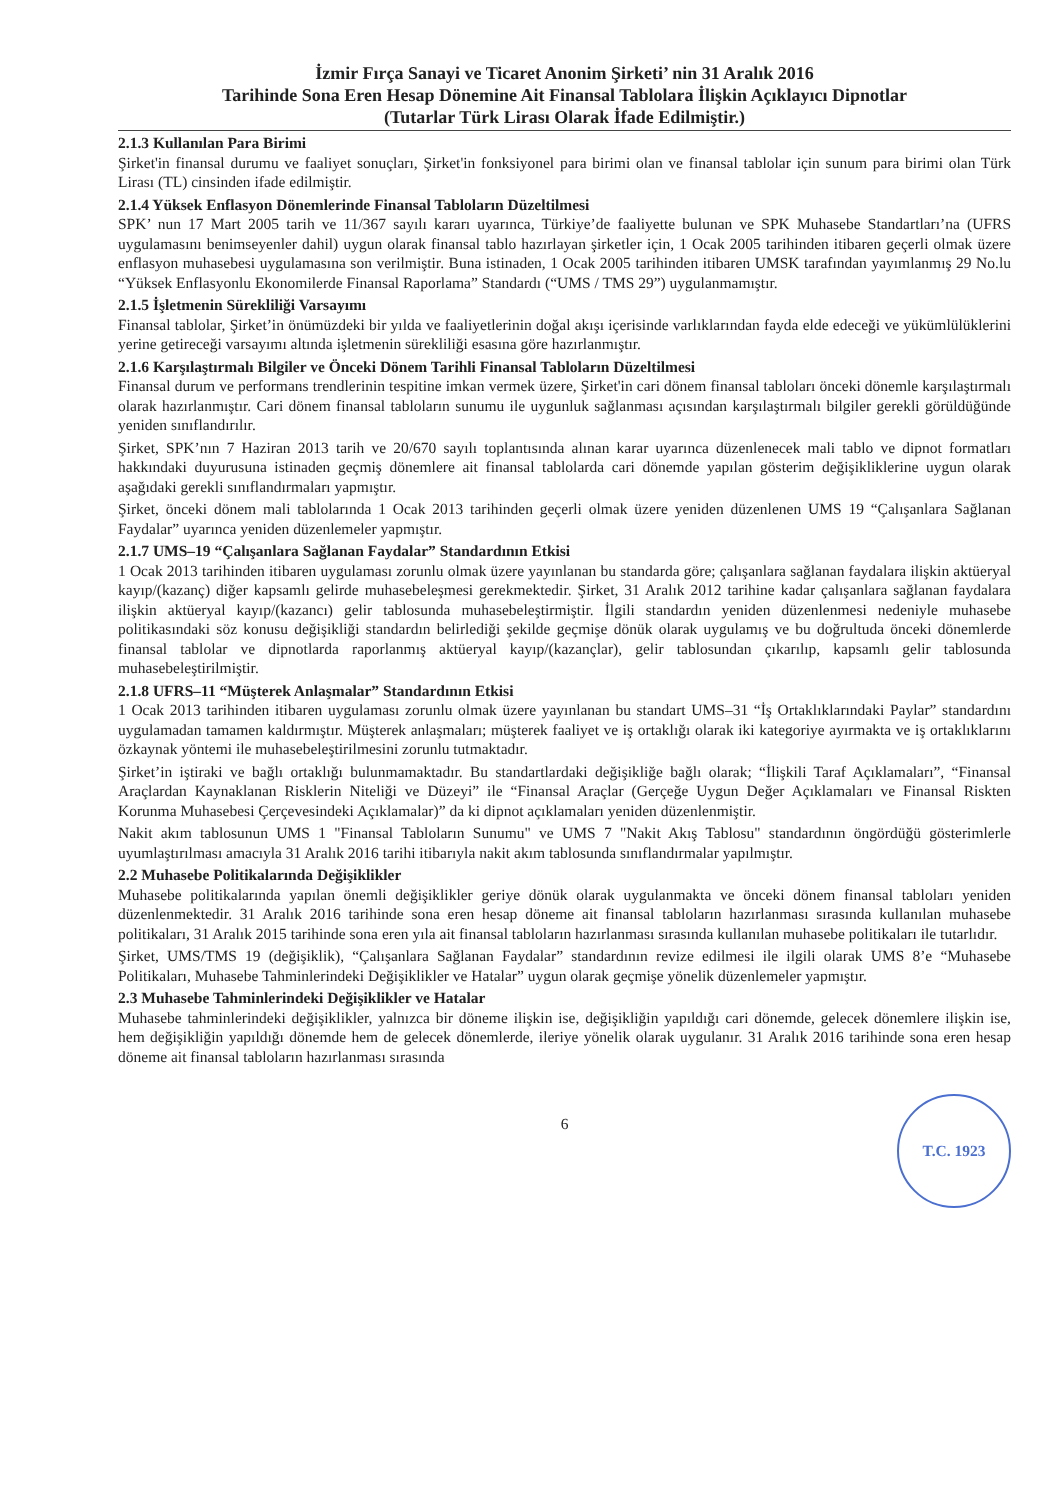İzmir Fırça Sanayi ve Ticaret Anonim Şirketi’ nin 31 Aralık 2016
Tarihinde Sona Eren Hesap Dönemine Ait Finansal Tablolara İlişkin Açıklayıcı Dipnotlar
(Tutarlar Türk Lirası Olarak İfade Edilmiştir.)
2.1.3 Kullanılan Para Birimi
Şirket'in finansal durumu ve faaliyet sonuçları, Şirket'in fonksiyonel para birimi olan ve finansal tablolar için sunum para birimi olan Türk Lirası (TL) cinsinden ifade edilmiştir.
2.1.4 Yüksek Enflasyon Dönemlerinde Finansal Tabloların Düzeltilmesi
SPK’ nun 17 Mart 2005 tarih ve 11/367 sayılı kararı uyarınca, Türkiye’de faaliyette bulunan ve SPK Muhasebe Standartları’na (UFRS uygulamasını benimseyenler dahil) uygun olarak finansal tablo hazırlayan şirketler için, 1 Ocak 2005 tarihinden itibaren geçerli olmak üzere enflasyon muhasebesi uygulamasına son verilmiştir. Buna istinaden, 1 Ocak 2005 tarihinden itibaren UMSK tarafından yayımlanmış 29 No.lu “Yüksek Enflasyonlu Ekonomilerde Finansal Raporlama” Standardı (“UMS / TMS 29”) uygulanmamıştır.
2.1.5 İşletmenin Sürekliliği Varsayımı
Finansal tablolar, Şirket’in önümüzdeki bir yılda ve faaliyetlerinin doğal akışı içerisinde varlıklarından fayda elde edeceği ve yükümlülüklerini yerine getireceği varsayımı altında işletmenin sürekliliği esasına göre hazırlanmıştır.
2.1.6 Karşılaştırmalı Bilgiler ve Önceki Dönem Tarihli Finansal Tabloların Düzeltilmesi
Finansal durum ve performans trendlerinin tespitine imkan vermek üzere, Şirket'in cari dönem finansal tabloları önceki dönemle karşılaştırmalı olarak hazırlanmıştır. Cari dönem finansal tabloların sunumu ile uygunluk sağlanması açısından karşılaştırmalı bilgiler gerekli görüldüğünde yeniden sınıflandırılır.
Şirket, SPK’nın 7 Haziran 2013 tarih ve 20/670 sayılı toplantısında alınan karar uyarınca düzenlenecek mali tablo ve dipnot formatları hakkındaki duyurusuna istinaden geçmiş dönemlere ait finansal tablolarda cari dönemde yapılan gösterim değişikliklerine uygun olarak aşağıdaki gerekli sınıflandırmaları yapmıştır.
Şirket, önceki dönem mali tablolarında 1 Ocak 2013 tarihinden geçerli olmak üzere yeniden düzenlenen UMS 19 “Çalışanlara Sağlanan Faydalar” uyarınca yeniden düzenlemeler yapmıştır.
2.1.7 UMS–19 “Çalışanlara Sağlanan Faydalar” Standardının Etkisi
1 Ocak 2013 tarihinden itibaren uygulaması zorunlu olmak üzere yayınlanan bu standarda göre; çalışanlara sağlanan faydalara ilişkin aktüeryal kayıp/(kazanç) diğer kapsamlı gelirde muhasebeleşmesi gerekmektedir. Şirket, 31 Aralık 2012 tarihine kadar çalışanlara sağlanan faydalara ilişkin aktüeryal kayıp/(kazancı) gelir tablosunda muhasebeleştirmiştir. İlgili standardın yeniden düzenlenmesi nedeniyle muhasebe politikasındaki söz konusu değişikliği standardın belirlediği şekilde geçmişe dönük olarak uygulamış ve bu doğrultuda önceki dönemlerde finansal tablolar ve dipnotlarda raporlanmış aktüeryal kayıp/(kazançlar), gelir tablosundan çıkarılıp, kapsamlı gelir tablosunda muhasebeleştirilmiştir.
2.1.8 UFRS–11 “Müşterek Anlaşmalar” Standardının Etkisi
1 Ocak 2013 tarihinden itibaren uygulaması zorunlu olmak üzere yayınlanan bu standart UMS–31 “İş Ortaklıklarındaki Paylar” standardını uygulamadan tamamen kaldırmıştır. Müşterek anlaşmaları; müşterek faaliyet ve iş ortaklığı olarak iki kategoriye ayırmakta ve iş ortaklıklarını özkaynak yöntemi ile muhasebeleştirilmesini zorunlu tutmaktadır.
Şirket’in iştiraki ve bağlı ortaklığı bulunmamaktadır. Bu standartlardaki değişikliğe bağlı olarak; “İlişkili Taraf Açıklamaları”, “Finansal Araçlardan Kaynaklanan Risklerin Niteliği ve Düzeyi” ile “Finansal Araçlar (Gerçeğe Uygun Değer Açıklamaları ve Finansal Riskten Korunma Muhasebesi Çerçevesindeki Açıklamalar)” da ki dipnot açıklamaları yeniden düzenlenmiştir.
Nakit akım tablosunun UMS 1 "Finansal Tabloların Sunumu" ve UMS 7 "Nakit Akış Tablosu" standardının öngördüğü gösterimlerle uyumlaştırılması amacıyla 31 Aralık 2016 tarihi itibarıyla nakit akım tablosunda sınıflandırmalar yapılmıştır.
2.2 Muhasebe Politikalarında Değişiklikler
Muhasebe politikalarında yapılan önemli değişiklikler geriye dönük olarak uygulanmakta ve önceki dönem finansal tabloları yeniden düzenlenmektedir. 31 Aralık 2016 tarihinde sona eren hesap döneme ait finansal tabloların hazırlanması sırasında kullanılan muhasebe politikaları, 31 Aralık 2015 tarihinde sona eren yıla ait finansal tabloların hazırlanması sırasında kullanılan muhasebe politikaları ile tutarlıdır.
Şirket, UMS/TMS 19 (değişiklik), “Çalışanlara Sağlanan Faydalar” standardının revize edilmesi ile ilgili olarak UMS 8’e “Muhasebe Politikaları, Muhasebe Tahminlerindeki Değişiklikler ve Hatalar” uygun olarak geçmişe yönelik düzenlemeler yapmıştır.
2.3 Muhasebe Tahminlerindeki Değişiklikler ve Hatalar
Muhasebe tahminlerindeki değişiklikler, yalnızca bir döneme ilişkin ise, değişikliğin yapıldığı cari dönemde, gelecek dönemlere ilişkin ise, hem değişikliğin yapıldığı dönemde hem de gelecek dönemlerde, ileriye yönelik olarak uygulanır. 31 Aralık 2016 tarihinde sona eren hesap döneme ait finansal tabloların hazırlanması sırasında
6
T.C. 1923